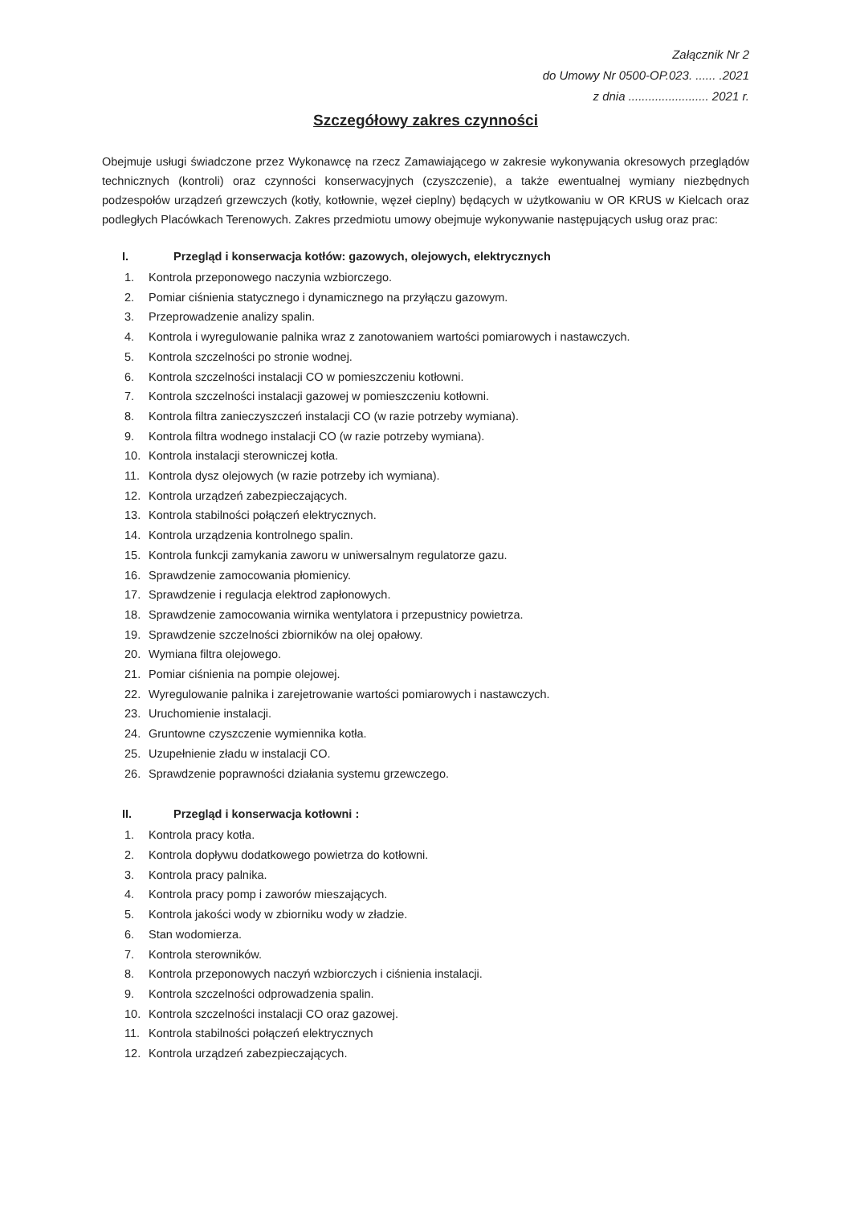Załącznik Nr 2
do Umowy Nr 0500-OP.023. ...... .2021
z dnia ........................ 2021 r.
Szczegółowy zakres czynności
Obejmuje usługi świadczone przez Wykonawcę na rzecz Zamawiającego w zakresie wykonywania okresowych przeglądów technicznych (kontroli) oraz czynności konserwacyjnych (czyszczenie), a także ewentualnej wymiany niezbędnych podzespołów urządzeń grzewczych (kotły, kotłownie, węzeł cieplny) będących w użytkowaniu w OR KRUS w Kielcach oraz podległych Placówkach Terenowych. Zakres przedmiotu umowy obejmuje wykonywanie następujących usług oraz prac:
I. Przegląd i konserwacja kotłów: gazowych, olejowych, elektrycznych
1. Kontrola przeponowego naczynia wzbiorczego.
2. Pomiar ciśnienia statycznego i dynamicznego na przyłączu gazowym.
3. Przeprowadzenie analizy spalin.
4. Kontrola i wyregulowanie palnika wraz z zanotowaniem wartości pomiarowych i nastawczych.
5. Kontrola szczelności po stronie wodnej.
6. Kontrola szczelności instalacji CO w pomieszczeniu kotłowni.
7. Kontrola szczelności instalacji gazowej w pomieszczeniu kotłowni.
8. Kontrola filtra zanieczyszczeń instalacji CO (w razie potrzeby wymiana).
9. Kontrola filtra wodnego instalacji CO (w razie potrzeby wymiana).
10. Kontrola instalacji sterowniczej kotła.
11. Kontrola dysz olejowych (w razie potrzeby ich wymiana).
12. Kontrola urządzeń zabezpieczających.
13. Kontrola stabilności połączeń elektrycznych.
14. Kontrola urządzenia kontrolnego spalin.
15. Kontrola funkcji zamykania zaworu w uniwersalnym regulatorze gazu.
16. Sprawdzenie zamocowania płomienicy.
17. Sprawdzenie i regulacja elektrod zapłonowych.
18. Sprawdzenie zamocowania wirnika wentylatora i przepustnicy powietrza.
19. Sprawdzenie szczelności zbiorników na olej opałowy.
20. Wymiana filtra olejowego.
21. Pomiar ciśnienia na pompie olejowej.
22. Wyregulowanie palnika i zarejetrowanie wartości pomiarowych i nastawczych.
23. Uruchomienie instalacji.
24. Gruntowne czyszczenie wymiennika kotła.
25. Uzupełnienie zładu w instalacji CO.
26. Sprawdzenie poprawności działania systemu grzewczego.
II. Przegląd i konserwacja kotłowni :
1. Kontrola pracy kotła.
2. Kontrola dopływu dodatkowego powietrza do kotłowni.
3. Kontrola pracy palnika.
4. Kontrola pracy pomp i zaworów mieszających.
5. Kontrola jakości wody w zbiorniku wody w zładzie.
6. Stan wodomierza.
7. Kontrola sterowników.
8. Kontrola przeponowych naczyń wzbiorczych i ciśnienia instalacji.
9. Kontrola szczelności odprowadzenia spalin.
10. Kontrola szczelności instalacji CO oraz gazowej.
11. Kontrola stabilności połączeń elektrycznych
12. Kontrola urządzeń zabezpieczających.